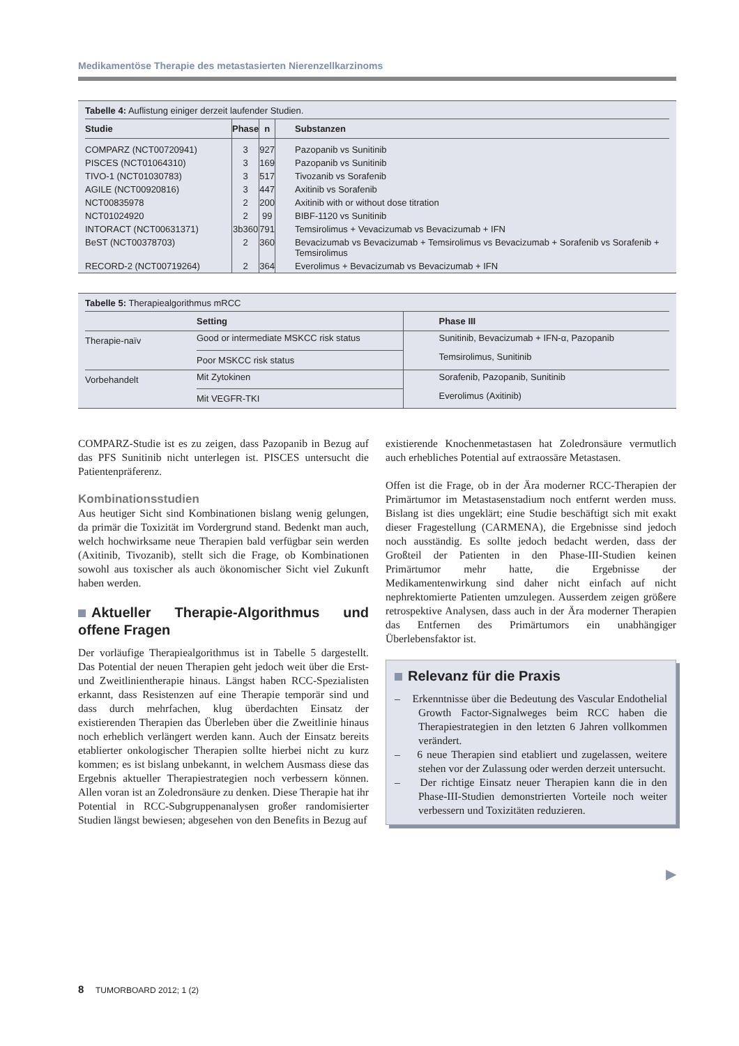Medikamentöse Therapie des metastasierten Nierenzellkarzinoms
Tabelle 4: Auflistung einiger derzeit laufender Studien.
| Studie | Phase | n | Substanzen |
| --- | --- | --- | --- |
| COMPARZ (NCT00720941) | 3 | 927 | Pazopanib vs Sunitinib |
| PISCES (NCT01064310) | 3 | 169 | Pazopanib vs Sunitinib |
| TIVO-1 (NCT01030783) | 3 | 517 | Tivozanib vs Sorafenib |
| AGILE (NCT00920816) | 3 | 447 | Axitinib vs Sorafenib |
| NCT00835978 | 2 | 200 | Axitinib with or without dose titration |
| NCT01024920 | 2 | 99 | BIBF-1120 vs Sunitinib |
| INTORACT (NCT00631371) | 3b360 | 791 | Temsirolimus + Vevacizumab vs Bevacizumab + IFN |
| BeST (NCT00378703) | 2 | 360 | Bevacizumab vs Bevacizumab + Temsirolimus vs Bevacizumab + Sorafenib vs Sorafenib + Temsirolimus |
| RECORD-2 (NCT00719264) | 2 | 364 | Everolimus + Bevacizumab vs Bevacizumab + IFN |
Tabelle 5: Therapiealgorithmus mRCC
| | Setting | Phase III |
| --- | --- | --- |
| Therapie-naïv | Good or intermediate MSKCC risk status | Sunitinib, Bevacizumab + IFN-α, Pazopanib |
| | Poor MSKCC risk status | Temsirolimus, Sunitinib |
| Vorbehandelt | Mit Zytokinen | Sorafenib, Pazopanib, Sunitinib |
| | Mit VEGFR-TKI | Everolimus (Axitinib) |
COMPARZ-Studie ist es zu zeigen, dass Pazopanib in Bezug auf das PFS Sunitinib nicht unterlegen ist. PISCES untersucht die Patientenpräferenz.
Kombinationsstudien
Aus heutiger Sicht sind Kombinationen bislang wenig gelungen, da primär die Toxizität im Vordergrund stand. Bedenkt man auch, welch hochwirksame neue Therapien bald verfügbar sein werden (Axitinib, Tivozanib), stellt sich die Frage, ob Kombinationen sowohl aus toxischer als auch ökonomischer Sicht viel Zukunft haben werden.
Aktueller Therapie-Algorithmus und offene Fragen
Der vorläufige Therapiealgorithmus ist in Tabelle 5 dargestellt. Das Potential der neuen Therapien geht jedoch weit über die Erst- und Zweitlinientherapie hinaus. Längst haben RCC-Spezialisten erkannt, dass Resistenzen auf eine Therapie temporär sind und dass durch mehrfachen, klug überdachten Einsatz der existierenden Therapien das Überleben über die Zweitlinie hinaus noch erheblich verlängert werden kann. Auch der Einsatz bereits etablierter onkologischer Therapien sollte hierbei nicht zu kurz kommen; es ist bislang unbekannt, in welchem Ausmass diese das Ergebnis aktueller Therapiestrategien noch verbessern können. Allen voran ist an Zoledronsäure zu denken. Diese Therapie hat ihr Potential in RCC-Subgruppenanalysen großer randomisierter Studien längst bewiesen; abgesehen von den Benefits in Bezug auf
existierende Knochenmetastasen hat Zoledronsäure vermutlich auch erhebliches Potential auf extraossäre Metastasen.
Offen ist die Frage, ob in der Ära moderner RCC-Therapien der Primärtumor im Metastasenstadium noch entfernt werden muss. Bislang ist dies ungeklärt; eine Studie beschäftigt sich mit exakt dieser Fragestellung (CARMENA), die Ergebnisse sind jedoch noch ausständig. Es sollte jedoch bedacht werden, dass der Großteil der Patienten in den Phase-III-Studien keinen Primärtumor mehr hatte, die Ergebnisse der Medikamentenwirkung sind daher nicht einfach auf nicht nephrektomierte Patienten umzulegen. Ausserdem zeigen größere retrospektive Analysen, dass auch in der Ära moderner Therapien das Entfernen des Primärtumors ein unabhängiger Überlebensfaktor ist.
Relevanz für die Praxis
– Erkenntnisse über die Bedeutung des Vascular Endothelial Growth Factor-Signalweges beim RCC haben die Therapiestrategien in den letzten 6 Jahren vollkommen verändert.
– 6 neue Therapien sind etabliert und zugelassen, weitere stehen vor der Zulassung oder werden derzeit untersucht.
– Der richtige Einsatz neuer Therapien kann die in den Phase-III-Studien demonstrierten Vorteile noch weiter verbessern und Toxizitäten reduzieren.
▶
8 TUMORBOARD 2012; 1 (2)